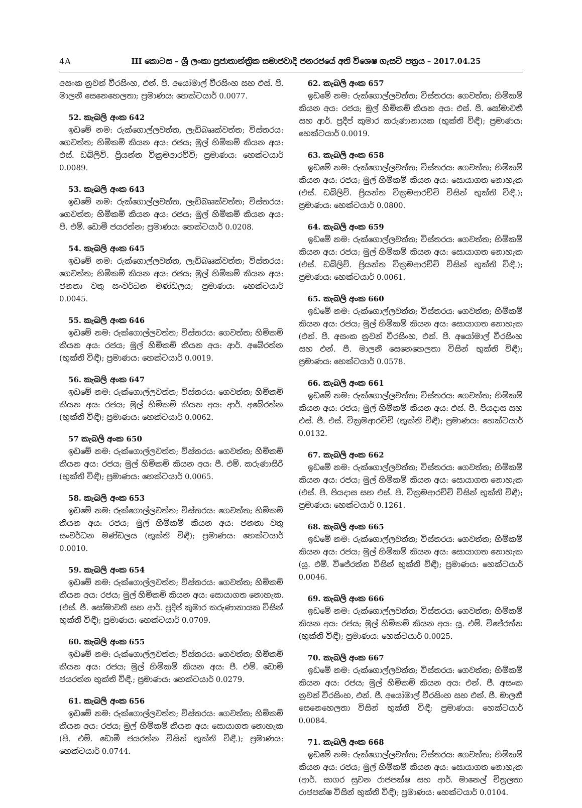4A III කොටස – ශ්‍රී ලංකා ප්‍රජාතාන්ත්‍රික සමාජවාදී ජනරජයේ අති විශෙෂ ගැසට් පත්‍රය – 2017.04.25
අසංක නුවන් වීරසිංහ, එන්. පී. අයෝමාල් වීරසිංහ සහ එස්. පී. මාලනී සෙනෙහෙලතා; ප්‍රමාණය: හෙක්ටයාර් 0.0077.
52. කැබලි අංක 642
ඉඩමේ නම: රුක්ගොල්ලවත්ත, ලැඩ්බෲක්වත්ත; විස්තරය: ගෙවත්ත; හිමිකම් කියන අය: රජය; මුල් හිමිකම් කියන අය: එස්. ඩබ්ලිව්. ප්‍රියන්ත වික්‍රමආරච්චි; ප්‍රමාණය: හෙක්ටයාර් 0.0089.
53. කැබලි අංක 643
ඉඩමේ නම: රුක්ගොල්ලවත්ත, ලැඩ්බෲක්වත්ත; විස්තරය: ගෙවත්ත; හිමිකම් කියන අය: රජය; මුල් හිමිකම් කියන අය: පී. එම්. ඩොමී ජයරත්න; ප්‍රමාණය: හෙක්ටයාර් 0.0208.
54. කැබලි අංක 645
ඉඩමේ නම: රුක්ගොල්ලවත්ත, ලැඩ්බෲක්වත්ත; විස්තරය: ගෙවත්ත; හිමිකම් කියන අය: රජය; මුල් හිමිකම් කියන අය: ජනතා වතු සංවර්ධන මණ්ඩලය; ප්‍රමාණය: හෙක්ටයාර් 0.0045.
55. කැබලි අංක 646
ඉඩමේ නම: රුක්ගොල්ලවත්ත; විස්තරය: ගෙවත්ත; හිමිකම් කියන අය: රජය; මුල් හිමිකම් කියන අය: ආර්. අබේරත්න (භුක්ති විඳී); ප්‍රමාණය: හෙක්ටයාර් 0.0019.
56. කැබලි අංක 647
ඉඩමේ නම: රුක්ගොල්ලවත්ත; විස්තරය: ගෙවත්ත; හිමිකම් කියන අය: රජය; මුල් හිමිකම් කියන අය: ආර්. අබේරත්න (භුක්ති විඳී); ප්‍රමාණය: හෙක්ටයාර් 0.0062.
57 කැබලි අංක 650
ඉඩමේ නම: රුක්ගොල්ලවත්ත; විස්තරය: ගෙවත්ත; හිමිකම් කියන අය: රජය; මුල් හිමිකම් කියන අය: පී. එම්. කරුණාසිරි (භුක්ති විඳී); ප්‍රමාණය: හෙක්ටයාර් 0.0065.
58. කැබලි අංක 653
ඉඩමේ නම: රුක්ගොල්ලවත්ත; විස්තරය: ගෙවත්ත; හිමිකම් කියන අය: රජය; මුල් හිමිකම් කියන අය: ජනතා වතු සංවර්ධන මණ්ඩලය (භුක්ති විඳී); ප්‍රමාණය: හෙක්ටයාර් 0.0010.
59. කැබලි අංක 654
ඉඩමේ නම: රුක්ගොල්ලවත්ත; විස්තරය: ගෙවත්ත; හිමිකම් කියන අය: රජය; මුල් හිමිකම් කියන අය: සොයාගත නොහැක. (එස්. පී. සෝමාවතී සහ ආර්. ප්‍රදීප් කුමාර කරුණානායක විසින් භුක්ති විඳී); ප්‍රමාණය: හෙක්ටයාර් 0.0709.
60. කැබලි අංක 655
ඉඩමේ නම: රුක්ගොල්ලවත්ත; විස්තරය: ගෙවත්ත; හිමිකම් කියන අය: රජය; මුල් හිමිකම් කියන අය: පී. එම්. ඩොමී ජයරත්න භුක්ති විඳී.; ප්‍රමාණය: හෙක්ටයාර් 0.0279.
61. කැබලි අංක 656
ඉඩමේ නම: රුක්ගොල්ලවත්ත; විස්තරය: ගෙවත්ත; හිමිකම් කියන අය: රජය; මුල් හිමිකම් කියන අය: සොයාගත නොහැක (පී. එම්. ඩොමී ජයරත්න විසින් භුක්ති විඳී.); ප්‍රමාණය: හෙක්ටයාර් 0.0744.
62. කැබලි අංක 657
ඉඩමේ නම: රුක්ගොල්ලවත්ත; විස්තරය: ගෙවත්ත; හිමිකම් කියන අය: රජය; මුල් හිමිකම් කියන අය: එස්. පී. සෝමාවතී සහ ආර්. ප්‍රදීප් කුමාර කරුණානායක (භුක්ති විඳී); ප්‍රමාණය: හෙක්ටයාර් 0.0019.
63. කැබලි අංක 658
ඉඩමේ නම: රුක්ගොල්ලවත්ත; විස්තරය: ගෙවත්ත; හිමිකම් කියන අය: රජය; මුල් හිමිකම් කියන අය: සොයාගත නොහැක (එස්. ඩබ්ලිව්. ප්‍රියන්ත වික්‍රමආරච්චි විසින් භුක්ති විඳී.); ප්‍රමාණය: හෙක්ටයාර් 0.0800.
64. කැබලි අංක 659
ඉඩමේ නම: රුක්ගොල්ලවත්ත; විස්තරය: ගෙවත්ත; හිමිකම් කියන අය: රජය; මුල් හිමිකම් කියන අය: සොයාගත නොහැක (එස්. ඩබ්ලිව්. ප්‍රියන්ත වික්‍රමආරච්චි විසින් භුක්ති විඳී.); ප්‍රමාණය: හෙක්ටයාර් 0.0061.
65. කැබලි අංක 660
ඉඩමේ නම: රුක්ගොල්ලවත්ත; විස්තරය: ගෙවත්ත; හිමිකම් කියන අය: රජය; මුල් හිමිකම් කියන අය: සොයාගත නොහැක (එන්. පී. අසංක නුවන් වීරසිංහ, එන්. පී. අයෝමාල් වීරසිංහ සහ එන්. පී. මාලනී සෙනෙහෙලතා විසින් භුක්ති විඳී); ප්‍රමාණය: හෙක්ටයාර් 0.0578.
66. කැබලි අංක 661
ඉඩමේ නම: රුක්ගොල්ලවත්ත; විස්තරය: ගෙවත්ත; හිමිකම් කියන අය: රජය; මුල් හිමිකම් කියන අය: එස්. පී. පියදාස සහ එස්. පී. එස්. වික්‍රමආරච්චි (භුක්ති විඳී); ප්‍රමාණය: හෙක්ටයාර් 0.0132.
67. කැබලි අංක 662
ඉඩමේ නම: රුක්ගොල්ලවත්ත; විස්තරය: ගෙවත්ත; හිමිකම් කියන අය: රජය; මුල් හිමිකම් කියන අය: සොයාගත නොහැක (එස්. පී. පියදාස සහ එස්. පී. වික්‍රමආරච්චි විසින් භුක්ති විඳී); ප්‍රමාණය: හෙක්ටයාර් 0.1261.
68. කැබලි අංක 665
ඉඩමේ නම: රුක්ගොල්ලවත්ත; විස්තරය: ගෙවත්ත; හිමිකම් කියන අය: රජය; මුල් හිමිකම් කියන අය: සොයාගත නොහැක (යූ. එම්. විජේරත්න විසින් භුක්ති විඳී); ප්‍රමාණය: හෙක්ටයාර් 0.0046.
69. කැබලි අංක 666
ඉඩමේ නම: රුක්ගොල්ලවත්ත; විස්තරය: ගෙවත්ත; හිමිකම් කියන අය: රජය; මුල් හිමිකම් කියන අය: යූ. එම්. විජේරත්න (භුක්ති විඳී); ප්‍රමාණය: හෙක්ටයාර් 0.0025.
70. කැබලි අංක 667
ඉඩමේ නම: රුක්ගොල්ලවත්ත; විස්තරය: ගෙවත්ත; හිමිකම් කියන අය: රජය; මුල් හිමිකම් කියන අය: එන්. පී. අසංක නුවන් වීරසිංහ, එන්. පී. අයෝමාල් වීරසිංහ සහ එන්. පී. මාලනී සෙනෙහෙලතා විසින් භුක්ති විඳී; ප්‍රමාණය: හෙක්ටයාර් 0.0084.
71. කැබලි අංක 668
ඉඩමේ නම: රුක්ගොල්ලවත්ත; විස්තරය: ගෙවත්ත; හිමිකම් කියන අය: රජය; මුල් හිමිකම් කියන අය: සොයාගත නොහැක (ආර්. සාගර සුවන රාජපක්ෂ සහ ආර්. මානෙල් චිත්‍රලතා රාජපක්ෂ විසින් භුක්ති විඳී); ප්‍රමාණය: හෙක්ටයාර් 0.0104.